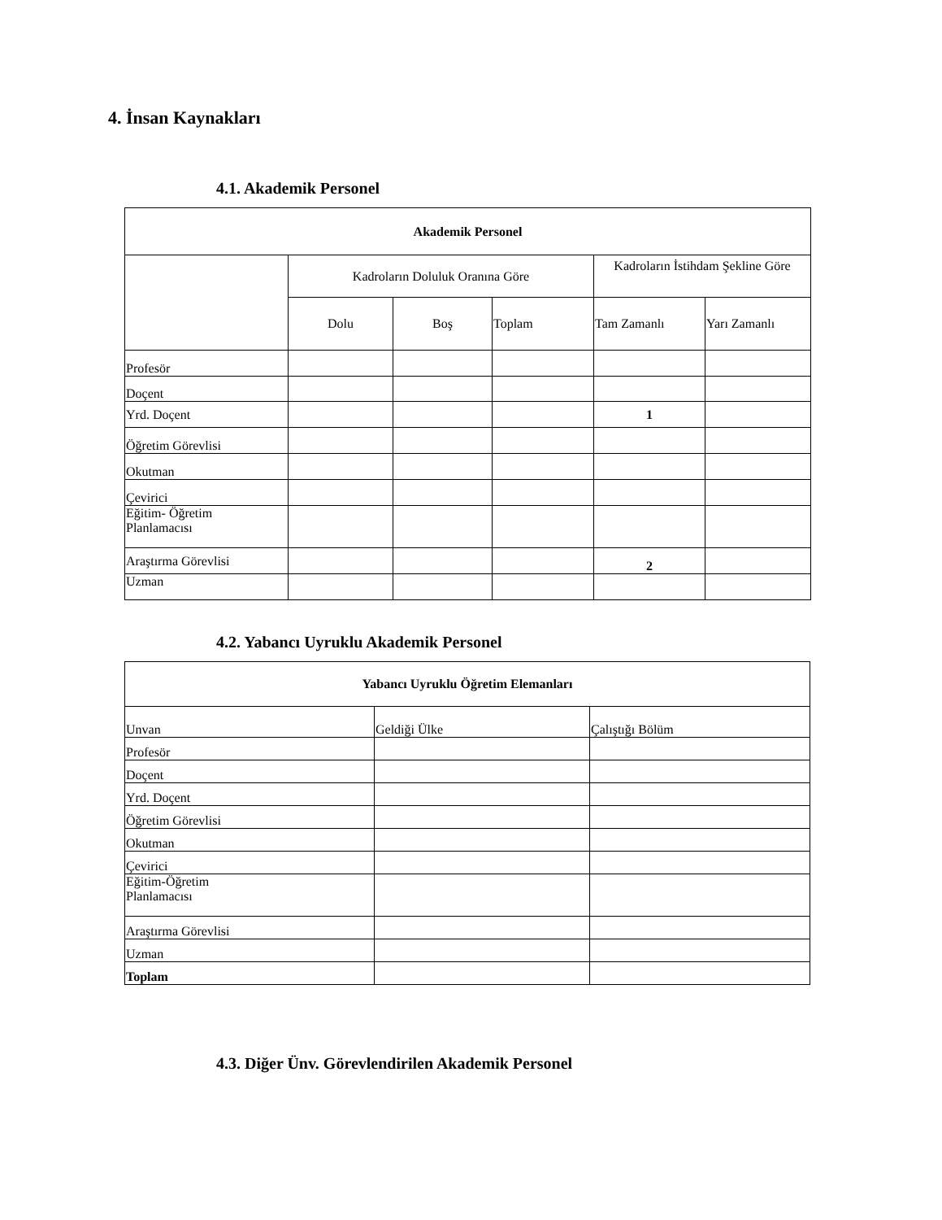4. İnsan Kaynakları
4.1. Akademik Personel
| Akademik Personel | | | | | |
| --- | --- | --- | --- | --- | --- |
| | Kadroların Doluluk Oranına Göre | | | Kadroların İstihdam Şekline Göre | |
| | Dolu | Boş | Toplam | Tam Zamanlı | Yarı Zamanlı |
| Profesör | | | | | |
| Doçent | | | | | |
| Yrd. Doçent | | | | 1 | |
| Öğretim Görevlisi | | | | | |
| Okutman | | | | | |
| Çevirici | | | | | |
| Eğitim- Öğretim Planlamacısı | | | | | |
| Araştırma Görevlisi | | | | 2 | |
| Uzman | | | | | |
4.2. Yabancı Uyruklu Akademik Personel
| Yabancı Uyruklu Öğretim Elemanları | | |
| --- | --- | --- |
| Unvan | Geldiği Ülke | Çalıştığı Bölüm |
| Profesör | | |
| Doçent | | |
| Yrd. Doçent | | |
| Öğretim Görevlisi | | |
| Okutman | | |
| Çevirici | | |
| Eğitim-Öğretim Planlamacısı | | |
| Araştırma Görevlisi | | |
| Uzman | | |
| Toplam | | |
4.3. Diğer Ünv. Görevlendirilen Akademik Personel